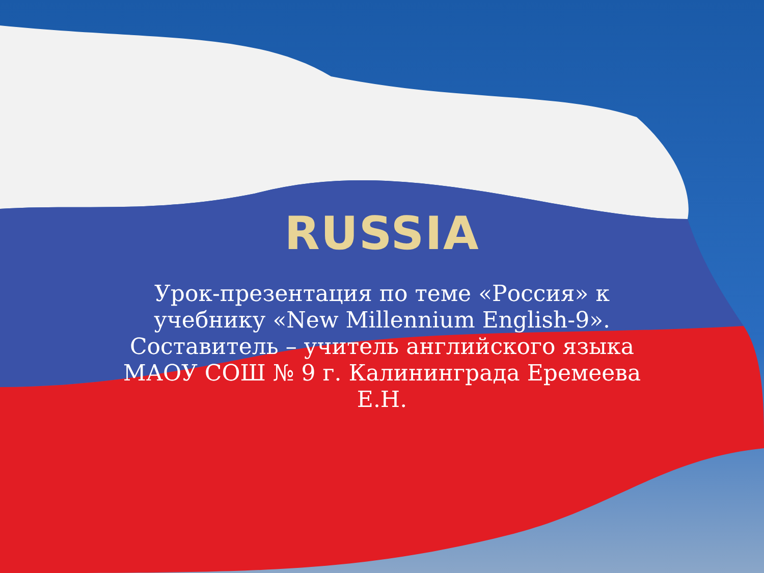RUSSIA
Урок-презентация по теме «Россия» к учебнику «New Millennium English-9». Составитель – учитель английского языка МАОУ СОШ № 9 г. Калининграда Еремеева Е.Н.